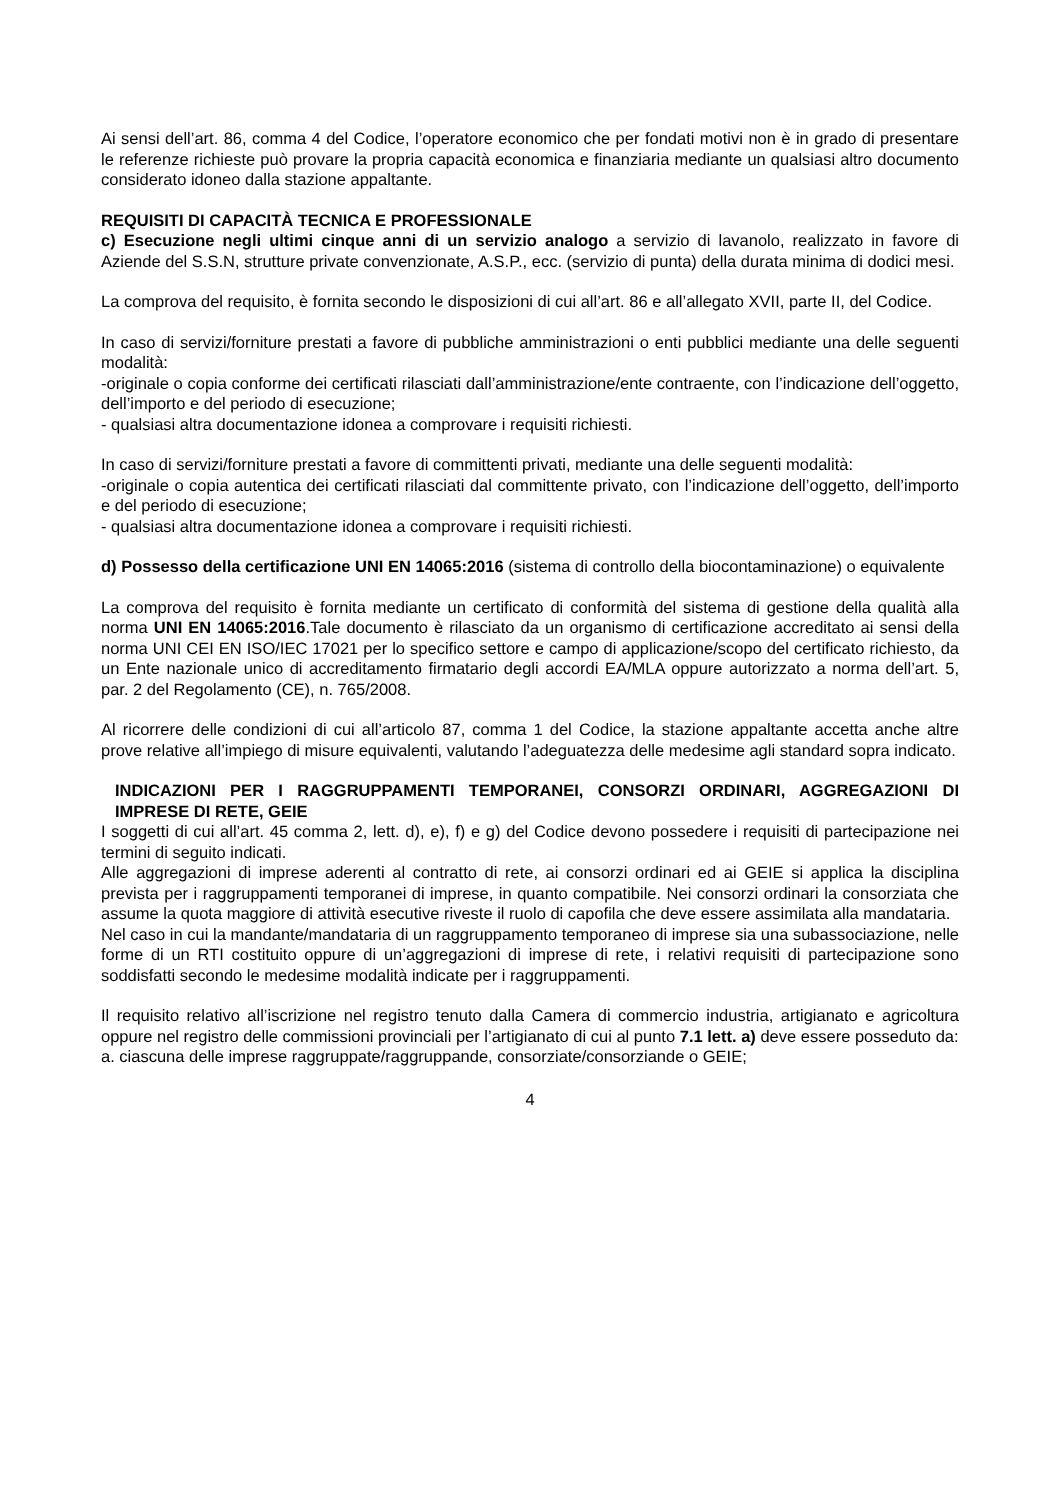Ai sensi dell’art. 86, comma 4 del Codice, l’operatore economico che per fondati motivi non è in grado di presentare le referenze richieste può provare la propria capacità economica e finanziaria mediante un qualsiasi altro documento considerato idoneo dalla stazione appaltante.
REQUISITI DI CAPACITÀ TECNICA E PROFESSIONALE
c) Esecuzione negli ultimi cinque anni di un servizio analogo a servizio di lavanolo, realizzato in favore di Aziende del S.S.N, strutture private convenzionate, A.S.P., ecc. (servizio di punta) della durata minima di dodici mesi.
La comprova del requisito, è fornita secondo le disposizioni di cui all’art. 86 e all’allegato XVII, parte II, del Codice.
In caso di servizi/forniture prestati a favore di pubbliche amministrazioni o enti pubblici mediante una delle seguenti modalità:
-originale o copia conforme dei certificati rilasciati dall’amministrazione/ente contraente, con l’indicazione dell’oggetto, dell’importo e del periodo di esecuzione;
- qualsiasi altra documentazione idonea a comprovare i requisiti richiesti.
In caso di servizi/forniture prestati a favore di committenti privati, mediante una delle seguenti modalità:
-originale o copia autentica dei certificati rilasciati dal committente privato, con l’indicazione dell’oggetto, dell’importo e del periodo di esecuzione;
- qualsiasi altra documentazione idonea a comprovare i requisiti richiesti.
d) Possesso della certificazione UNI EN 14065:2016 (sistema di controllo della biocontaminazione) o equivalente
La comprova del requisito è fornita mediante un certificato di conformità del sistema di gestione della qualità alla norma UNI EN 14065:2016.Tale documento è rilasciato da un organismo di certificazione accreditato ai sensi della norma UNI CEI EN ISO/IEC 17021 per lo specifico settore e campo di applicazione/scopo del certificato richiesto, da un Ente nazionale unico di accreditamento firmatario degli accordi EA/MLA oppure autorizzato a norma dell’art. 5, par. 2 del Regolamento (CE), n. 765/2008.
Al ricorrere delle condizioni di cui all’articolo 87, comma 1 del Codice, la stazione appaltante accetta anche altre prove relative all’impiego di misure equivalenti, valutando l’adeguatezza delle medesime agli standard sopra indicato.
INDICAZIONI PER I RAGGRUPPAMENTI TEMPORANEI, CONSORZI ORDINARI, AGGREGAZIONI DI IMPRESE DI RETE, GEIE
I soggetti di cui all’art. 45 comma 2, lett. d), e), f) e g) del Codice devono possedere i requisiti di partecipazione nei termini di seguito indicati.
Alle aggregazioni di imprese aderenti al contratto di rete, ai consorzi ordinari ed ai GEIE si applica la disciplina prevista per i raggruppamenti temporanei di imprese, in quanto compatibile. Nei consorzi ordinari la consorziata che assume la quota maggiore di attività esecutive riveste il ruolo di capofila che deve essere assimilata alla mandataria.
Nel caso in cui la mandante/mandataria di un raggruppamento temporaneo di imprese sia una subassociazione, nelle forme di un RTI costituito oppure di un’aggregazioni di imprese di rete, i relativi requisiti di partecipazione sono soddisfatti secondo le medesime modalità indicate per i raggruppamenti.
Il requisito relativo all’iscrizione nel registro tenuto dalla Camera di commercio industria, artigianato e agricoltura oppure nel registro delle commissioni provinciali per l’artigianato di cui al punto 7.1 lett. a) deve essere posseduto da:
a. ciascuna delle imprese raggruppate/raggruppande, consorziate/consorziande o GEIE;
4